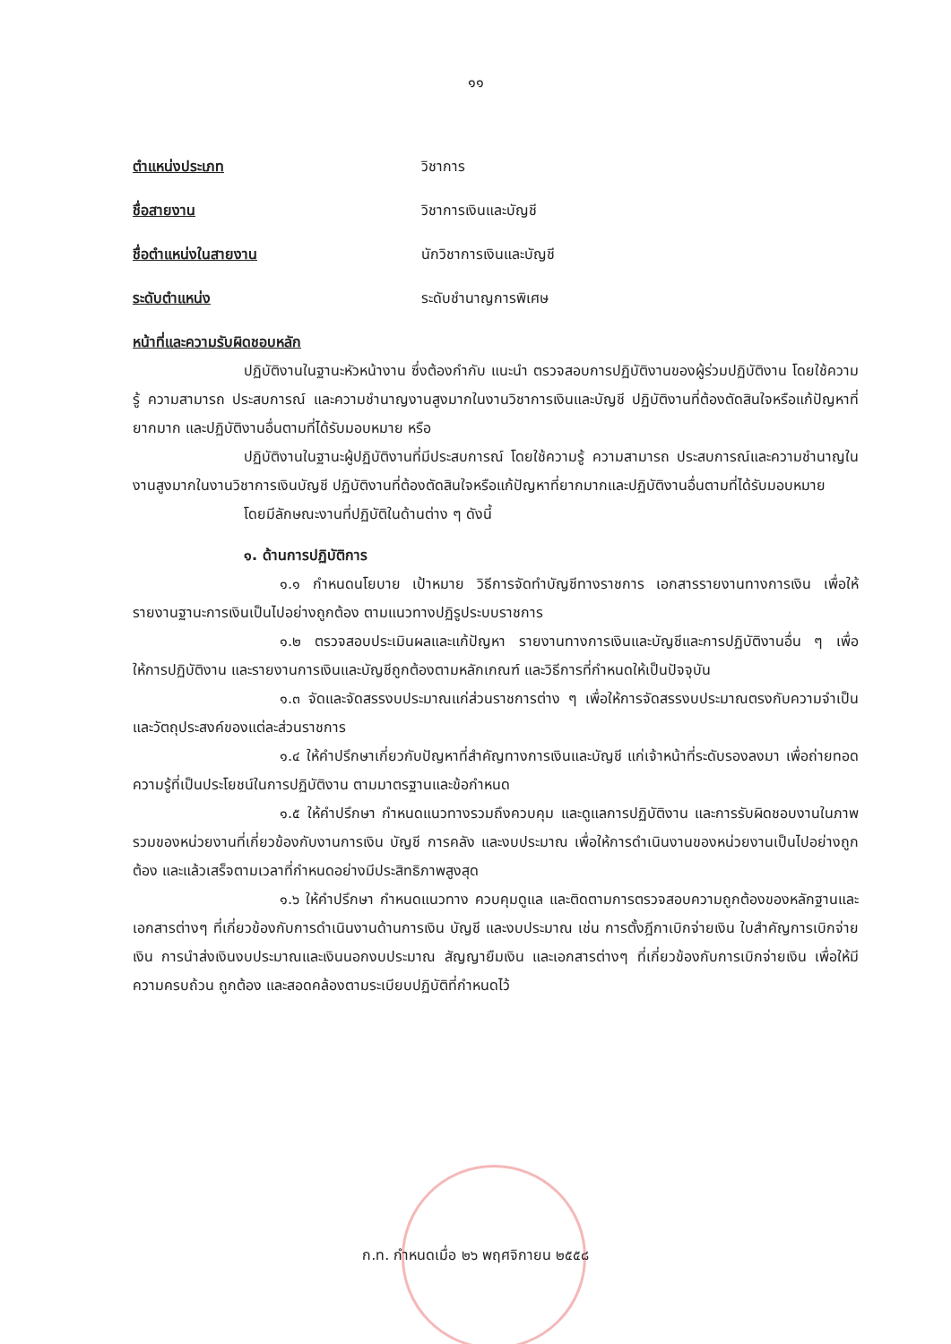๑๑
ตำแหน่งประเภท วิชาการ
ชื่อสายงาน วิชาการเงินและบัญชี
ชื่อตำแหน่งในสายงาน นักวิชาการเงินและบัญชี
ระดับตำแหน่ง ระดับชำนาญการพิเศษ
หน้าที่และความรับผิดชอบหลัก
ปฏิบัติงานในฐานะหัวหน้างาน ซึ่งต้องกำกับ แนะนำ ตรวจสอบการปฏิบัติงานของผู้ร่วมปฏิบัติงาน โดยใช้ความรู้ ความสามารถ ประสบการณ์ และความชำนาญงานสูงมากในงานวิชาการเงินและบัญชี ปฏิบัติงานที่ต้องตัดสินใจหรือแก้ปัญหาที่ยากมาก และปฏิบัติงานอื่นตามที่ได้รับมอบหมาย หรือ
ปฏิบัติงานในฐานะผู้ปฏิบัติงานที่มีประสบการณ์ โดยใช้ความรู้ ความสามารถ ประสบการณ์และความชำนาญในงานสูงมากในงานวิชาการเงินบัญชี ปฏิบัติงานที่ต้องตัดสินใจหรือแก้ปัญหาที่ยากมากและปฏิบัติงานอื่นตามที่ได้รับมอบหมาย
โดยมีลักษณะงานที่ปฏิบัติในด้านต่าง ๆ ดังนี้
๑. ด้านการปฏิบัติการ
๑.๑ กำหนดนโยบาย เป้าหมาย วิธีการจัดทำบัญชีทางราชการ เอกสารรายงานทางการเงิน เพื่อให้รายงานฐานะการเงินเป็นไปอย่างถูกต้อง ตามแนวทางปฏิรูประบบราชการ
๑.๒ ตรวจสอบประเมินผลและแก้ปัญหา รายงานทางการเงินและบัญชีและการปฏิบัติงานอื่น ๆ เพื่อให้การปฏิบัติงาน และรายงานการเงินและบัญชีถูกต้องตามหลักเกณฑ์ และวิธีการที่กำหนดให้เป็นปัจจุบัน
๑.๓ จัดและจัดสรรงบประมาณแก่ส่วนราชการต่าง ๆ เพื่อให้การจัดสรรงบประมาณตรงกับความจำเป็นและวัตถุประสงค์ของแต่ละส่วนราชการ
๑.๔ ให้คำปรึกษาเกี่ยวกับปัญหาที่สำคัญทางการเงินและบัญชี แก่เจ้าหน้าที่ระดับรองลงมา เพื่อถ่ายทอดความรู้ที่เป็นประโยชน์ในการปฏิบัติงาน ตามมาตรฐานและข้อกำหนด
๑.๕ ให้คำปรึกษา กำหนดแนวทางรวมถึงควบคุม และดูแลการปฏิบัติงาน และการรับผิดชอบงานในภาพรวมของหน่วยงานที่เกี่ยวข้องกับงานการเงิน บัญชี การคลัง และงบประมาณ เพื่อให้การดำเนินงานของหน่วยงานเป็นไปอย่างถูกต้อง และแล้วเสร็จตามเวลาที่กำหนดอย่างมีประสิทธิภาพสูงสุด
๑.๖ ให้คำปรึกษา กำหนดแนวทาง ควบคุมดูแล และติดตามการตรวจสอบความถูกต้องของหลักฐานและเอกสารต่างๆ ที่เกี่ยวข้องกับการดำเนินงานด้านการเงิน บัญชี และงบประมาณ เช่น การตั้งฎีกาเบิกจ่ายเงิน ใบสำคัญการเบิกจ่ายเงิน การนำส่งเงินงบประมาณและเงินนอกงบประมาณ สัญญายืมเงิน และเอกสารต่างๆ ที่เกี่ยวข้องกับการเบิกจ่ายเงิน เพื่อให้มีความครบถ้วน ถูกต้อง และสอดคล้องตามระเบียบปฏิบัติที่กำหนดไว้
ก.ท. กำหนดเมื่อ ๒๖ พฤศจิกายน ๒๕๕๘